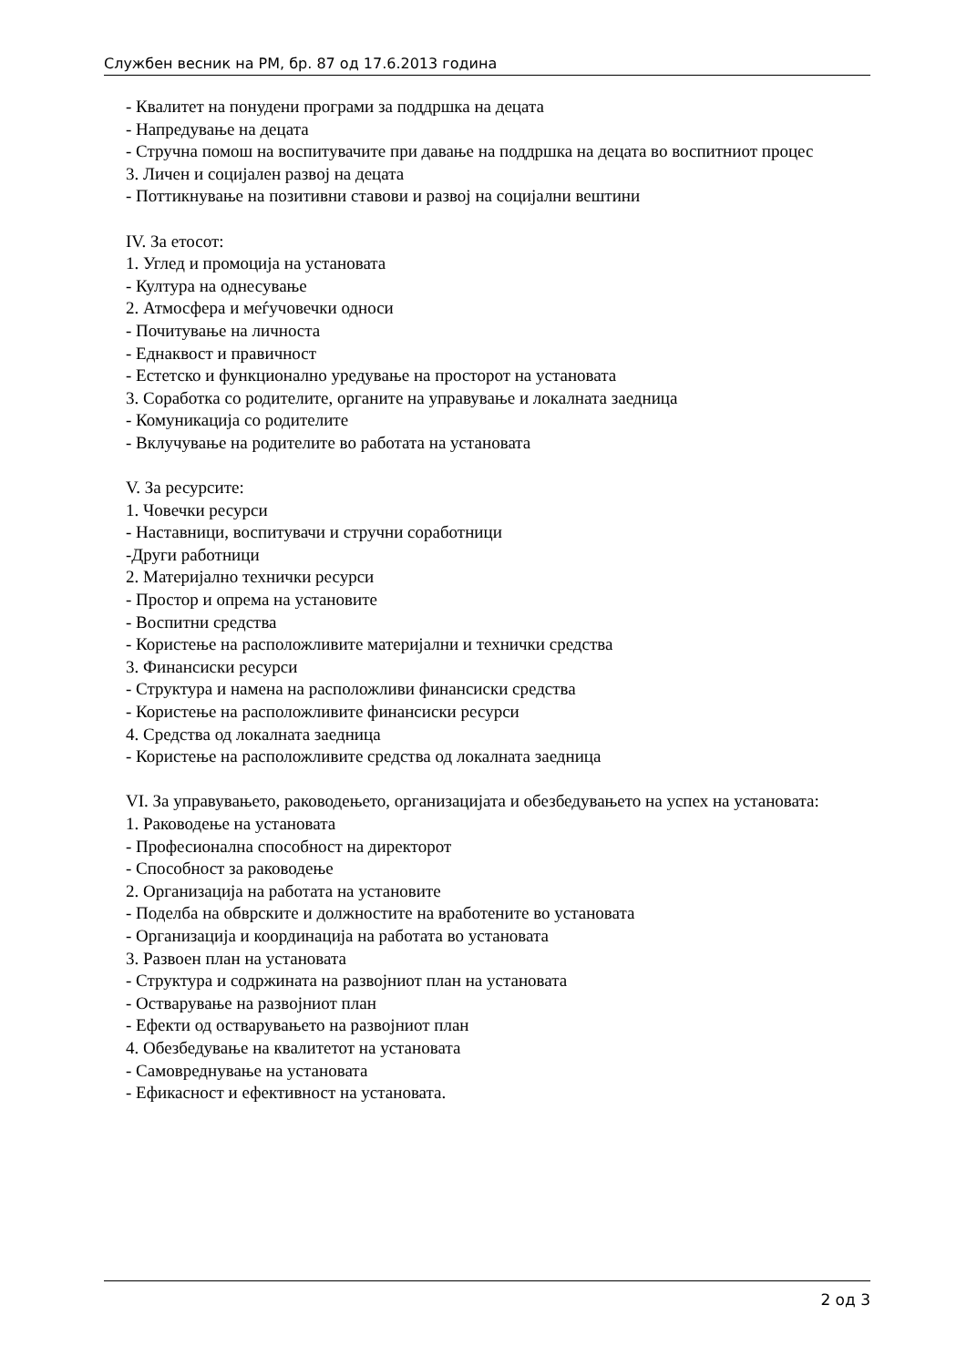Службен весник на РМ, бр. 87 од 17.6.2013 година
- Квалитет на понудени програми за поддршка на децата
- Напредување на децата
- Стручна помош на воспитувачите при давање на поддршка на децата во воспитниот процес
3. Личен и социјален развој на децата
- Поттикнување на позитивни ставови и развој на социјални вештини
IV. За етосот:
1. Углед и промоција на установата
- Култура на однесување
2. Атмосфера и меѓучовечки односи
- Почитување на личноста
- Еднаквост и правичност
- Естетско и функционално уредување на просторот на установата
3. Соработка со родителите, органите на управување и локалната заедница
- Комуникација со родителите
- Вклучување на родителите во работата на установата
V. За ресурсите:
1. Човечки ресурси
- Наставници, воспитувачи и стручни соработници
-Други работници
2. Материјално технички ресурси
- Простор и опрема на установите
- Воспитни средства
- Користење на расположливите материјални и технички средства
3. Финансиски ресурси
- Структура и намена на расположливи финансиски средства
- Користење на расположливите финансиски ресурси
4. Средства од локалната заедница
- Користење на расположливите средства од локалната заедница
VI. За управувањето, раководењето, организацијата и обезбедувањето на успех на установата:
1. Раководење на установата
- Професионална способност на директорот
- Способност за раководење
2. Организација на работата на установите
- Поделба на обврските и должностите на вработените во установата
- Организација и координација на работата во установата
3. Развоен план на установата
- Структура и содржината на развојниот план на установата
- Остварување на развојниот план
- Ефекти од остварувањето на развојниот план
4. Обезбедување на квалитетот на установата
- Самовреднување на установата
- Ефикасност и ефективност на установата.
2 од 3